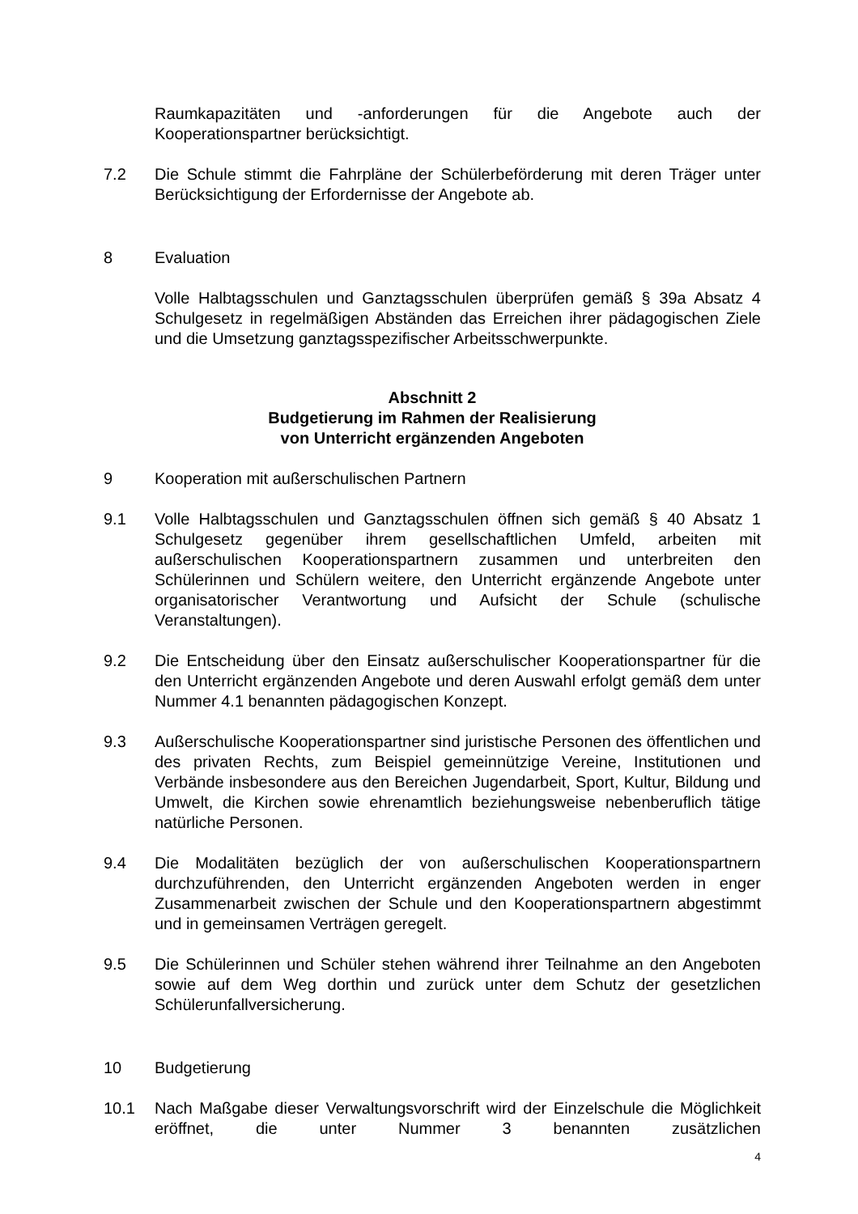Raumkapazitäten und -anforderungen für die Angebote auch der Kooperationspartner berücksichtigt.
7.2 Die Schule stimmt die Fahrpläne der Schülerbeförderung mit deren Träger unter Berücksichtigung der Erfordernisse der Angebote ab.
8 Evaluation
Volle Halbtagsschulen und Ganztagsschulen überprüfen gemäß § 39a Absatz 4 Schulgesetz in regelmäßigen Abständen das Erreichen ihrer pädagogischen Ziele und die Umsetzung ganztagsspezifischer Arbeitsschwerpunkte.
Abschnitt 2
Budgetierung im Rahmen der Realisierung
von Unterricht ergänzenden Angeboten
9 Kooperation mit außerschulischen Partnern
9.1 Volle Halbtagsschulen und Ganztagsschulen öffnen sich gemäß § 40 Absatz 1 Schulgesetz gegenüber ihrem gesellschaftlichen Umfeld, arbeiten mit außerschulischen Kooperationspartnern zusammen und unterbreiten den Schülerinnen und Schülern weitere, den Unterricht ergänzende Angebote unter organisatorischer Verantwortung und Aufsicht der Schule (schulische Veranstaltungen).
9.2 Die Entscheidung über den Einsatz außerschulischer Kooperationspartner für die den Unterricht ergänzenden Angebote und deren Auswahl erfolgt gemäß dem unter Nummer 4.1 benannten pädagogischen Konzept.
9.3 Außerschulische Kooperationspartner sind juristische Personen des öffentlichen und des privaten Rechts, zum Beispiel gemeinnützige Vereine, Institutionen und Verbände insbesondere aus den Bereichen Jugendarbeit, Sport, Kultur, Bildung und Umwelt, die Kirchen sowie ehrenamtlich beziehungsweise nebenberuflich tätige natürliche Personen.
9.4 Die Modalitäten bezüglich der von außerschulischen Kooperationspartnern durchzuführenden, den Unterricht ergänzenden Angeboten werden in enger Zusammenarbeit zwischen der Schule und den Kooperationspartnern abgestimmt und in gemeinsamen Verträgen geregelt.
9.5 Die Schülerinnen und Schüler stehen während ihrer Teilnahme an den Angeboten sowie auf dem Weg dorthin und zurück unter dem Schutz der gesetzlichen Schülerunfallversicherung.
10 Budgetierung
10.1 Nach Maßgabe dieser Verwaltungsvorschrift wird der Einzelschule die Möglichkeit eröffnet, die unter Nummer 3 benannten zusätzlichen
4